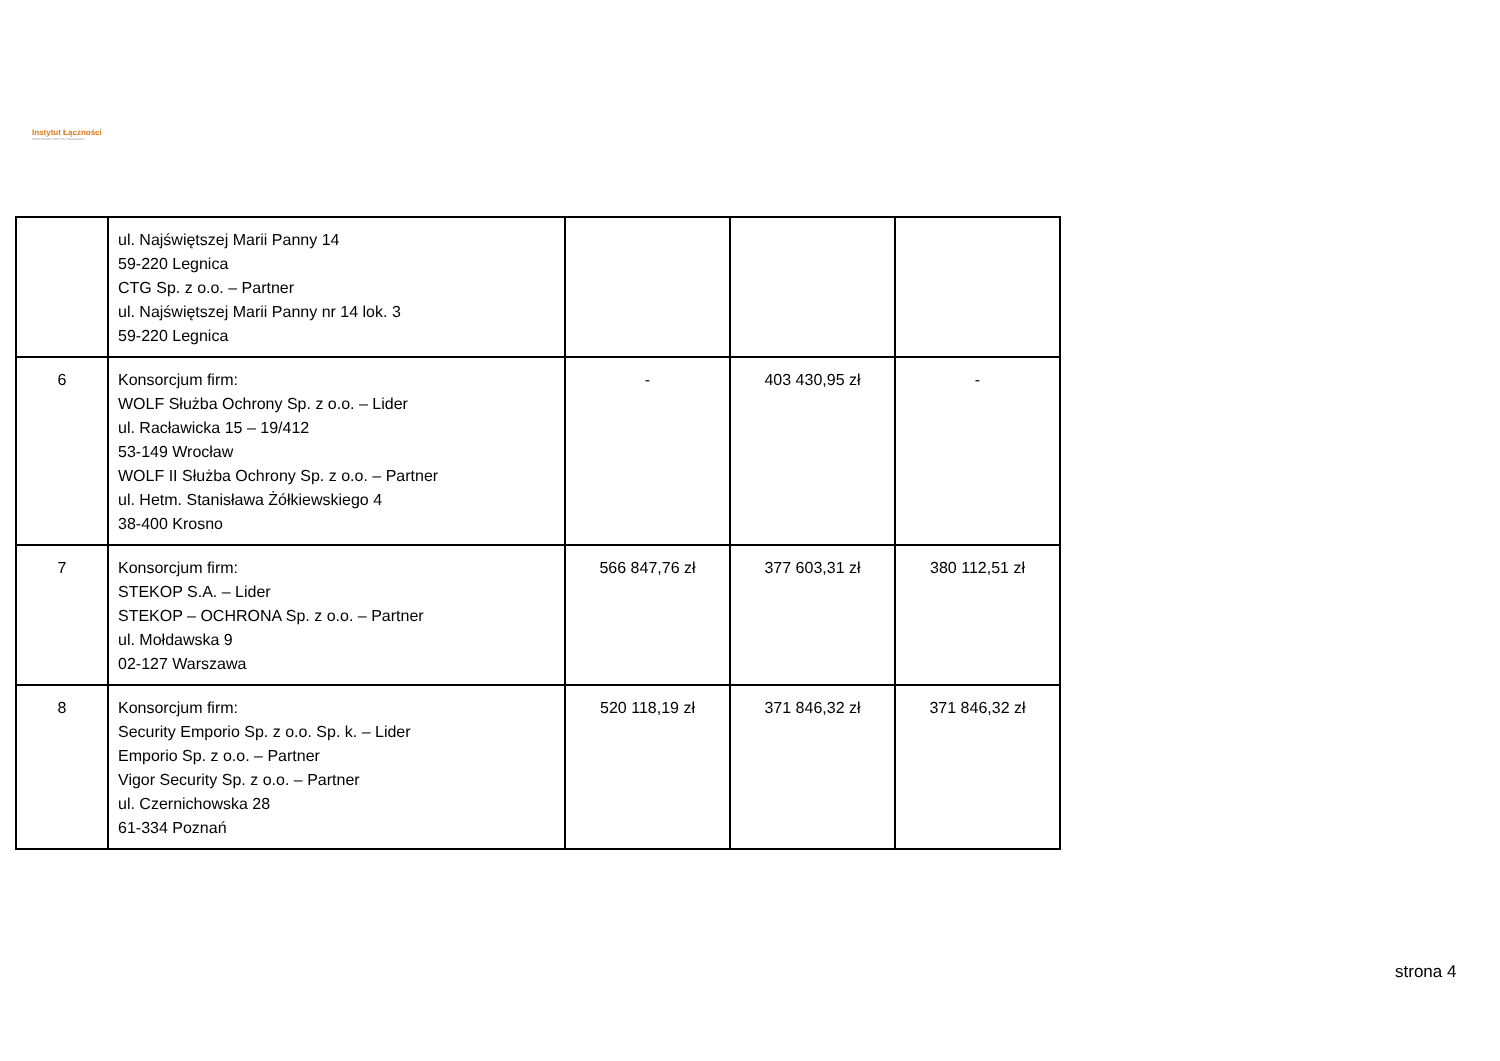Instytut Łączności
PAŃSTWOWY INSTYTUT BADAWCZY
| | ul. Najświętszej Marii Panny 14 59-220 Legnica CTG Sp. z o.o. – Partner ul. Najświętszej Marii Panny nr 14 lok. 3 59-220 Legnica | | | |
| 6 | Konsorcjum firm: WOLF Służba Ochrony Sp. z o.o. – Lider ul. Racławicka 15 – 19/412 53-149 Wrocław WOLF II Służba Ochrony Sp. z o.o. – Partner ul. Hetm. Stanisława Żółkiewskiego 4 38-400 Krosno | - | 403 430,95 zł | - |
| 7 | Konsorcjum firm: STEKOP S.A. – Lider STEKOP – OCHRONA Sp. z o.o. – Partner ul. Mołdawska 9 02-127 Warszawa | 566 847,76 zł | 377 603,31 zł | 380 112,51 zł |
| 8 | Konsorcjum firm: Security Emporio Sp. z o.o. Sp. k. – Lider Emporio Sp. z o.o. – Partner Vigor Security Sp. z o.o. – Partner ul. Czernichowska 28 61-334 Poznań | 520 118,19 zł | 371 846,32 zł | 371 846,32 zł |
strona 4